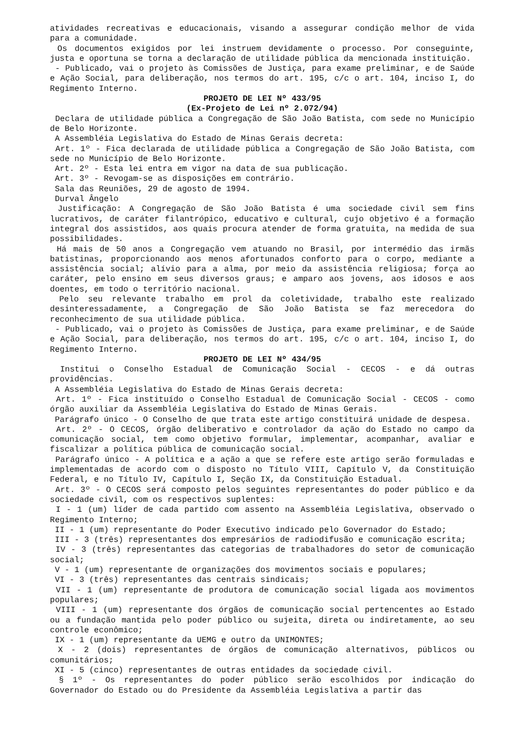atividades recreativas e educacionais, visando a assegurar condição melhor de vida para a comunidade.
Os documentos exigidos por lei instruem devidamente o processo. Por conseguinte, justa e oportuna se torna a declaração de utilidade pública da mencionada instituição.
- Publicado, vai o projeto às Comissões de Justiça, para exame preliminar, e de Saúde e Ação Social, para deliberação, nos termos do art. 195, c/c o art. 104, inciso I, do Regimento Interno.
PROJETO DE LEI Nº 433/95
(Ex-Projeto de Lei nº 2.072/94)
Declara de utilidade pública a Congregação de São João Batista, com sede no Município de Belo Horizonte.
A Assembléia Legislativa do Estado de Minas Gerais decreta:
Art. 1º - Fica declarada de utilidade pública a Congregação de São João Batista, com sede no Município de Belo Horizonte.
Art. 2º - Esta lei entra em vigor na data de sua publicação.
Art. 3º - Revogam-se as disposições em contrário.
Sala das Reuniões, 29 de agosto de 1994.
Durval Ângelo
Justificação: A Congregação de São João Batista é uma sociedade civil sem fins lucrativos, de caráter filantrópico, educativo e cultural, cujo objetivo é a formação integral dos assistidos, aos quais procura atender de forma gratuita, na medida de sua possibilidades.
Há mais de 50 anos a Congregação vem atuando no Brasil, por intermédio das irmãs batistinas, proporcionando aos menos afortunados conforto para o corpo, mediante a assistência social; alívio para a alma, por meio da assistência religiosa; força ao caráter, pelo ensino em seus diversos graus; e amparo aos jovens, aos idosos e aos doentes, em todo o território nacional.
Pelo seu relevante trabalho em prol da coletividade, trabalho este realizado desinteressadamente, a Congregação de São João Batista se faz merecedora do reconhecimento de sua utilidade pública.
- Publicado, vai o projeto às Comissões de Justiça, para exame preliminar, e de Saúde e Ação Social, para deliberação, nos termos do art. 195, c/c o art. 104, inciso I, do Regimento Interno.
PROJETO DE LEI Nº 434/95
Institui o Conselho Estadual de Comunicação Social - CECOS - e dá outras providências.
A Assembléia Legislativa do Estado de Minas Gerais decreta:
Art. 1º - Fica instituído o Conselho Estadual de Comunicação Social - CECOS - como órgão auxiliar da Assembléia Legislativa do Estado de Minas Gerais.
Parágrafo único - O Conselho de que trata este artigo constituirá unidade de despesa.
Art. 2º - O CECOS, órgão deliberativo e controlador da ação do Estado no campo da comunicação social, tem como objetivo formular, implementar, acompanhar, avaliar e fiscalizar a política pública de comunicação social.
Parágrafo único - A política e a ação a que se refere este artigo serão formuladas e implementadas de acordo com o disposto no Título VIII, Capítulo V, da Constituição Federal, e no Título IV, Capítulo I, Seção IX, da Constituição Estadual.
Art. 3º - O CECOS será composto pelos seguintes representantes do poder público e da sociedade civil, com os respectivos suplentes:
I - 1 (um) líder de cada partido com assento na Assembléia Legislativa, observado o Regimento Interno;
II - 1 (um) representante do Poder Executivo indicado pelo Governador do Estado;
III - 3 (três) representantes dos empresários de radiodifusão e comunicação escrita;
IV - 3 (três) representantes das categorias de trabalhadores do setor de comunicação social;
V - 1 (um) representante de organizações dos movimentos sociais e populares;
VI - 3 (três) representantes das centrais sindicais;
VII - 1 (um) representante de produtora de comunicação social ligada aos movimentos populares;
VIII - 1 (um) representante dos órgãos de comunicação social pertencentes ao Estado ou a fundação mantida pelo poder público ou sujeita, direta ou indiretamente, ao seu controle econômico;
IX - 1 (um) representante da UEMG e outro da UNIMONTES;
X - 2 (dois) representantes de órgãos de comunicação alternativos, públicos ou comunitários;
XI - 5 (cinco) representantes de outras entidades da sociedade civil.
§ 1º - Os representantes do poder público serão escolhidos por indicação do Governador do Estado ou do Presidente da Assembléia Legislativa a partir das